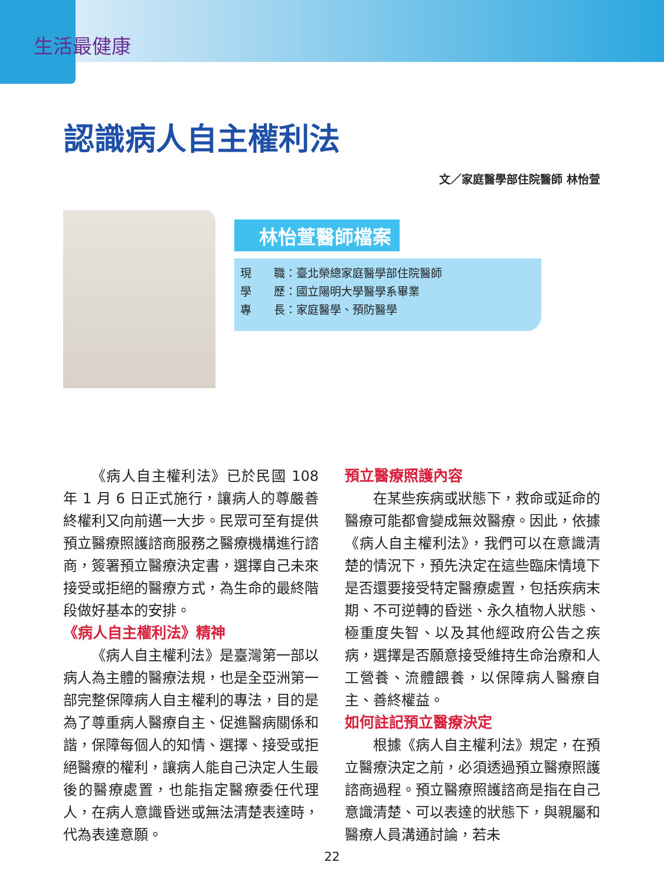生活最健康
認識病人自主權利法
文／家庭醫學部住院醫師 林怡萱
林怡萱醫師檔案
現　　職：臺北榮總家庭醫學部住院醫師
學　　歷：國立陽明大學醫學系畢業
專　　長：家庭醫學、預防醫學
《病人自主權利法》已於民國 108 年 1 月 6 日正式施行，讓病人的尊嚴善終權利又向前邁一大步。民眾可至有提供預立醫療照護諮商服務之醫療機構進行諮商，簽署預立醫療決定書，選擇自己未來接受或拒絕的醫療方式，為生命的最終階段做好基本的安排。
《病人自主權利法》精神
《病人自主權利法》是臺灣第一部以病人為主體的醫療法規，也是全亞洲第一部完整保障病人自主權利的專法，目的是為了尊重病人醫療自主、促進醫病關係和諧，保障每個人的知情、選擇、接受或拒絕醫療的權利，讓病人能自己決定人生最後的醫療處置，也能指定醫療委任代理人，在病人意識昏迷或無法清楚表達時，代為表達意願。
預立醫療照護內容
在某些疾病或狀態下，救命或延命的醫療可能都會變成無效醫療。因此，依據《病人自主權利法》，我們可以在意識清楚的情況下，預先決定在這些臨床情境下是否還要接受特定醫療處置，包括疾病末期、不可逆轉的昏迷、永久植物人狀態、極重度失智、以及其他經政府公告之疾病，選擇是否願意接受維持生命治療和人工營養、流體餵養，以保障病人醫療自主、善終權益。
如何註記預立醫療決定
根據《病人自主權利法》規定，在預立醫療決定之前，必須透過預立醫療照護諮商過程。預立醫療照護諮商是指在自己意識清楚、可以表達的狀態下，與親屬和醫療人員溝通討論，若未
22